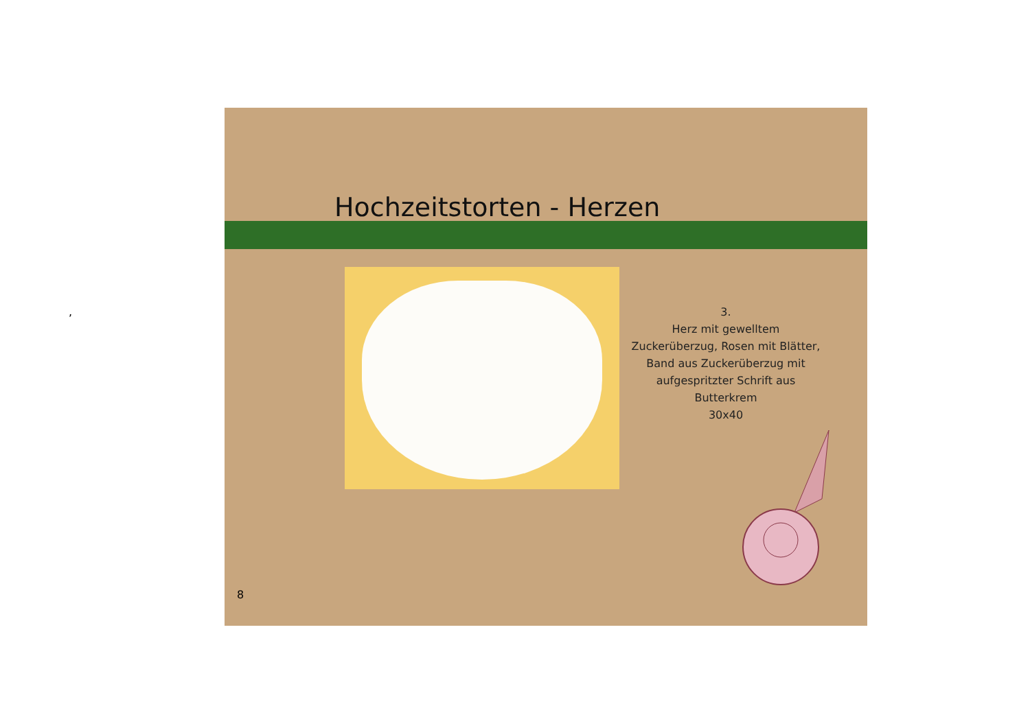,
Hochzeitstorten - Herzen
3.
Herz mit gewelltem
Zuckerüberzug, Rosen mit Blätter,
Band aus Zuckerüberzug mit
aufgespritzter Schrift aus
Butterkrem
30x40
8